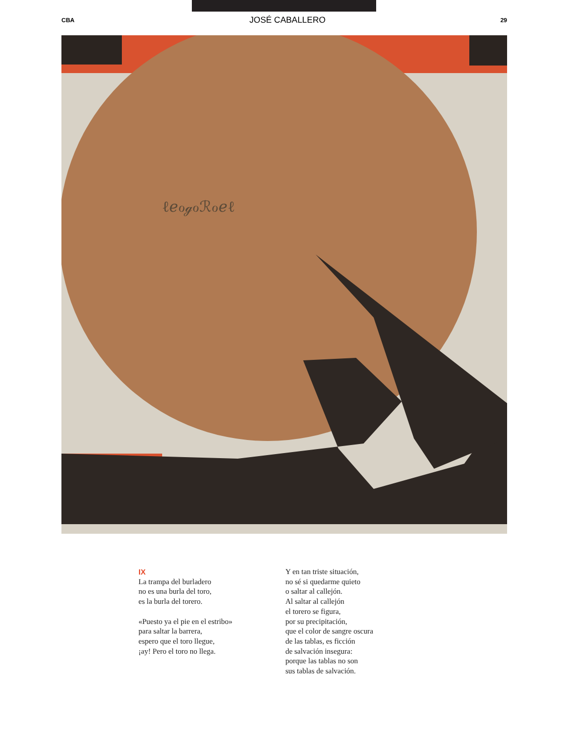CBA JOSÉ CABALLERO 29
ℓℯℴℊℴℛℴℯℓ
IX
La trampa del burladero
no es una burla del toro,
es la burla del torero.
«Puesto ya el pie en el estribo»
para saltar la barrera,
espero que el toro llegue,
¡ay! Pero el toro no llega.
Y en tan triste situación,
no sé si quedarme quieto
o saltar al callejón.
Al saltar al callejón
el torero se figura,
por su precipitación,
que el color de sangre oscura
de las tablas, es ficción
de salvación insegura:
porque las tablas no son
sus tablas de salvación.